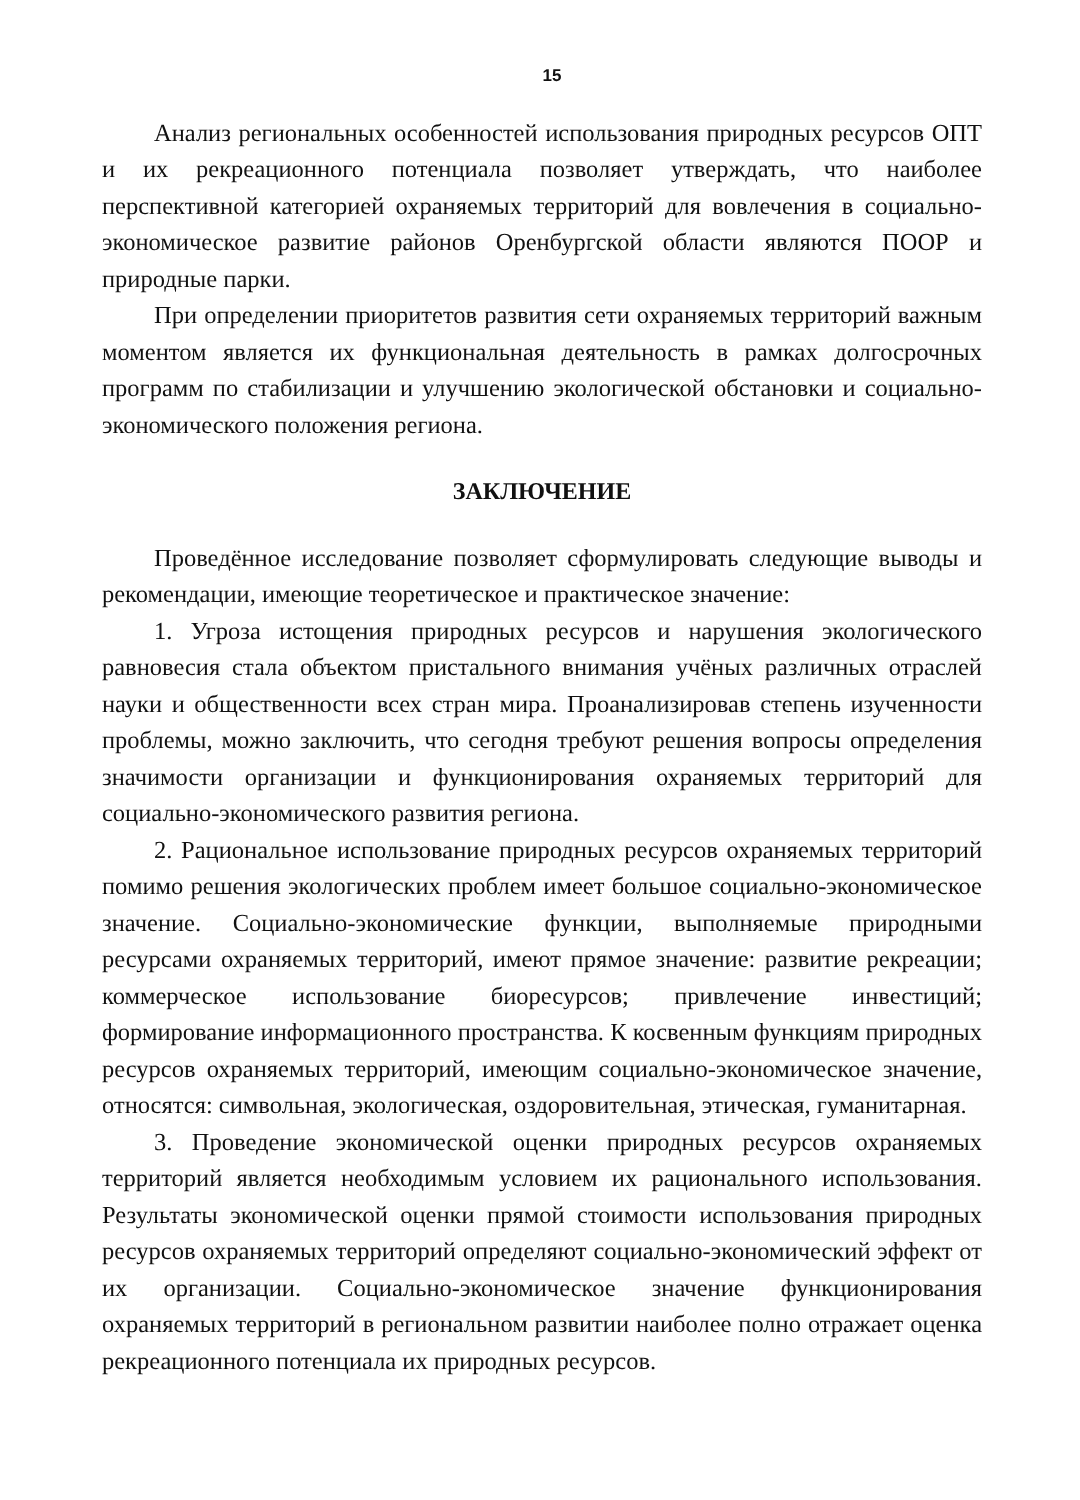15
Анализ региональных особенностей использования природных ресурсов ОПТ и их рекреационного потенциала позволяет утверждать, что наиболее перспективной категорией охраняемых территорий для вовлечения в социально-экономическое развитие районов Оренбургской области являются ПООР и природные парки.
При определении приоритетов развития сети охраняемых территорий важным моментом является их функциональная деятельность в рамках долгосрочных программ по стабилизации и улучшению экологической обстановки и социально-экономического положения региона.
ЗАКЛЮЧЕНИЕ
Проведённое исследование позволяет сформулировать следующие выводы и рекомендации, имеющие теоретическое и практическое значение:
1. Угроза истощения природных ресурсов и нарушения экологического равновесия стала объектом пристального внимания учёных различных отраслей науки и общественности всех стран мира. Проанализировав степень изученности проблемы, можно заключить, что сегодня требуют решения вопросы определения значимости организации и функционирования охраняемых территорий для социально-экономического развития региона.
2. Рациональное использование природных ресурсов охраняемых территорий помимо решения экологических проблем имеет большое социально-экономическое значение. Социально-экономические функции, выполняемые природными ресурсами охраняемых территорий, имеют прямое значение: развитие рекреации; коммерческое использование биоресурсов; привлечение инвестиций; формирование информационного пространства. К косвенным функциям природных ресурсов охраняемых территорий, имеющим социально-экономическое значение, относятся: символьная, экологическая, оздоровительная, этическая, гуманитарная.
3. Проведение экономической оценки природных ресурсов охраняемых территорий является необходимым условием их рационального использования. Результаты экономической оценки прямой стоимости использования природных ресурсов охраняемых территорий определяют социально-экономический эффект от их организации. Социально-экономическое значение функционирования охраняемых территорий в региональном развитии наиболее полно отражает оценка рекреационного потенциала их природных ресурсов.